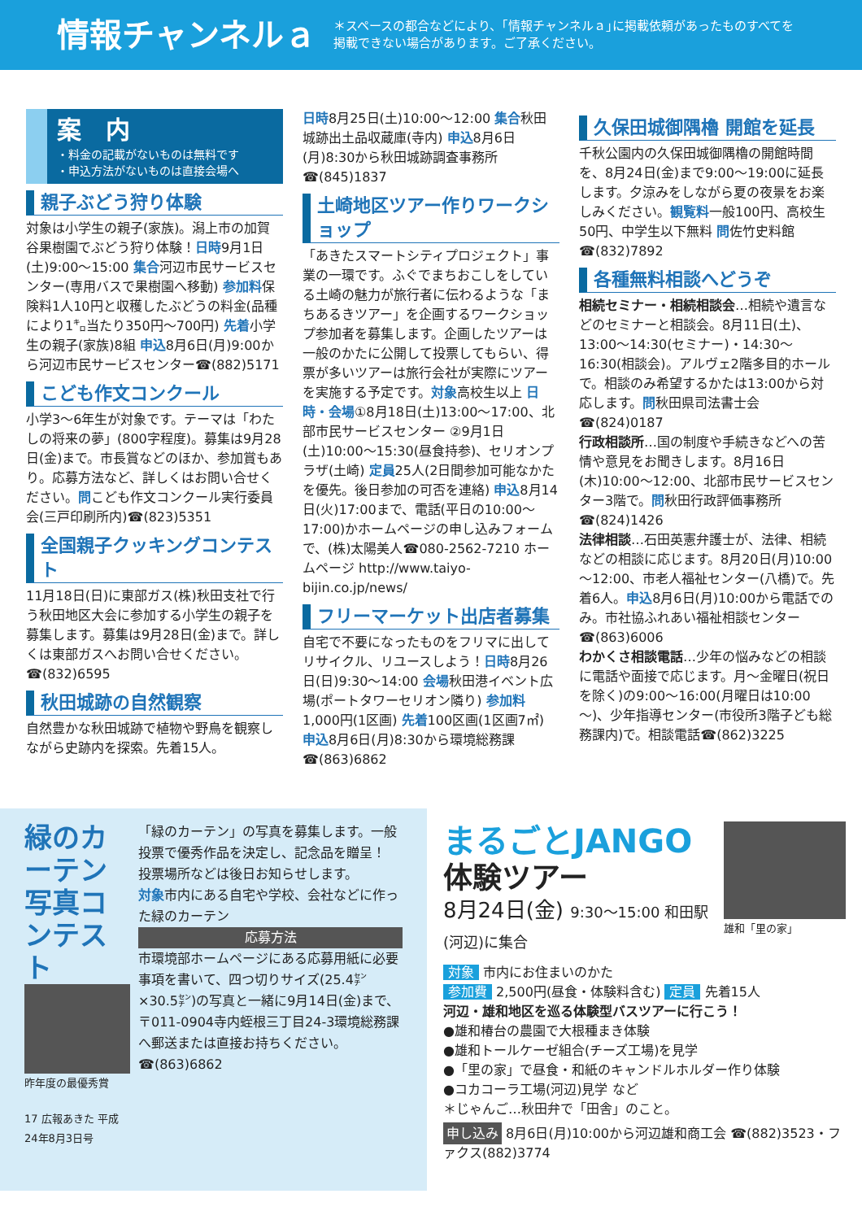情報チャンネルａ
＊スペースの都合などにより、｢情報チャンネルａ｣に掲載依頼があったものすべてを
掲載できない場合があります。ご了承ください。
案　内
・料金の記載がないものは無料です
・申込方法がないものは直接会場へ
親子ぶどう狩り体験
対象は小学生の親子(家族)。潟上市の加賀谷果樹園でぶどう狩り体験！日時9月1日(土)9:00～15:00 集合河辺市民サービスセンター(専用バスで果樹園へ移動) 参加料保険料1人10円と収穫したぶどうの料金(品種により1㌔当たり350円～700円) 先着小学生の親子(家族)8組 申込8月6日(月)9:00から河辺市民サービスセンター☎(882)5171
こども作文コンクール
小学3～6年生が対象です。テーマは「わたしの将来の夢」(800字程度)。募集は9月28日(金)まで。市長賞などのほか、参加賞もあり。応募方法など、詳しくはお問い合せください。問こども作文コンクール実行委員会(三戸印刷所内)☎(823)5351
全国親子クッキングコンテスト
11月18日(日)に東部ガス(株)秋田支社で行う秋田地区大会に参加する小学生の親子を募集します。募集は9月28日(金)まで。詳しくは東部ガスへお問い合せください。☎(832)6595
秋田城跡の自然観察
自然豊かな秋田城跡で植物や野鳥を観察しながら史跡内を探索。先着15人。
日時8月25日(土)10:00～12:00 集合秋田城跡出土品収蔵庫(寺内) 申込8月6日(月)8:30から秋田城跡調査事務所☎(845)1837
土崎地区ツアー作りワークショップ
「あきたスマートシティプロジェクト」事業の一環です。ふぐでまちおこしをしている土崎の魅力が旅行者に伝わるような「まちあるきツアー」を企画するワークショップ参加者を募集します。企画したツアーは一般のかたに公開して投票してもらい、得票が多いツアーは旅行会社が実際にツアーを実施する予定です。対象高校生以上 日時・会場①8月18日(土)13:00～17:00、北部市民サービスセンター ②9月1日(土)10:00～15:30(昼食持参)、セリオンプラザ(土崎) 定員25人(2日間参加可能なかたを優先。後日参加の可否を連絡) 申込8月14日(火)17:00まで、電話(平日の10:00～17:00)かホームページの申し込みフォームで、(株)太陽美人☎080-2562-7210 ホームページ http://www.taiyo-bijin.co.jp/news/
フリーマーケット出店者募集
自宅で不要になったものをフリマに出してリサイクル、リユースしよう！日時8月26日(日)9:30～14:00 会場秋田港イベント広場(ポートタワーセリオン隣り) 参加料1,000円(1区画) 先着100区画(1区画7㎡) 申込8月6日(月)8:30から環境総務課☎(863)6862
久保田城御隅櫓 開館を延長
千秋公園内の久保田城御隅櫓の開館時間を、8月24日(金)まで9:00～19:00に延長します。夕涼みをしながら夏の夜景をお楽しみください。観覧料一般100円、高校生50円、中学生以下無料 問佐竹史料館☎(832)7892
各種無料相談へどうぞ
相続セミナー・相続相談会…相続や遺言などのセミナーと相談会。8月11日(土)、13:00～14:30(セミナー)・14:30～16:30(相談会)。アルヴェ2階多目的ホールで。相談のみ希望するかたは13:00から対応します。問秋田県司法書士会☎(824)0187
行政相談所…国の制度や手続きなどへの苦情や意見をお聞きします。8月16日(木)10:00～12:00、北部市民サービスセンター3階で。問秋田行政評価事務所☎(824)1426
法律相談…石田英憲弁護士が、法律、相続などの相談に応じます。8月20日(月)10:00～12:00、市老人福祉センター(八橋)で。先着6人。申込8月6日(月)10:00から電話でのみ。市社協ふれあい福祉相談センター ☎(863)6006
わかくさ相談電話…少年の悩みなどの相談に電話や面接で応じます。月～金曜日(祝日を除く)の9:00～16:00(月曜日は10:00～)、少年指導センター(市役所3階子ども総務課内)で。相談電話☎(862)3225
緑のカーテン写真コンテスト
昨年度の最優秀賞
17 広報あきた 平成24年8月3日号
「緑のカーテン」の写真を募集します。一般投票で優秀作品を決定し、記念品を贈呈！ 投票場所などは後日お知らせします。
対象市内にある自宅や学校、会社などに作った緑のカーテン
応募方法
市環境部ホームページにある応募用紙に必要事項を書いて、四つ切りサイズ(25.4㌢×30.5㌢)の写真と一緒に9月14日(金)まで、〒011-0904寺内蛭根三丁目24-3環境総務課へ郵送または直接お持ちください。☎(863)6862
まるごとJANGO
体験ツアー
8月24日(金) 9:30～15:00 和田駅(河辺)に集合
雄和「里の家」
対象 市内にお住まいのかた
参加費 2,500円(昼食・体験料含む) 定員 先着15人
河辺・雄和地区を巡る体験型バスツアーに行こう！
●雄和椿台の農園で大根種まき体験
●雄和トールケーゼ組合(チーズ工場)を見学
●「里の家」で昼食・和紙のキャンドルホルダー作り体験
●コカコーラ工場(河辺)見学 など
＊じゃんご…秋田弁で「田舎」のこと。
申し込み 8月6日(月)10:00から河辺雄和商工会 ☎(882)3523・ファクス(882)3774